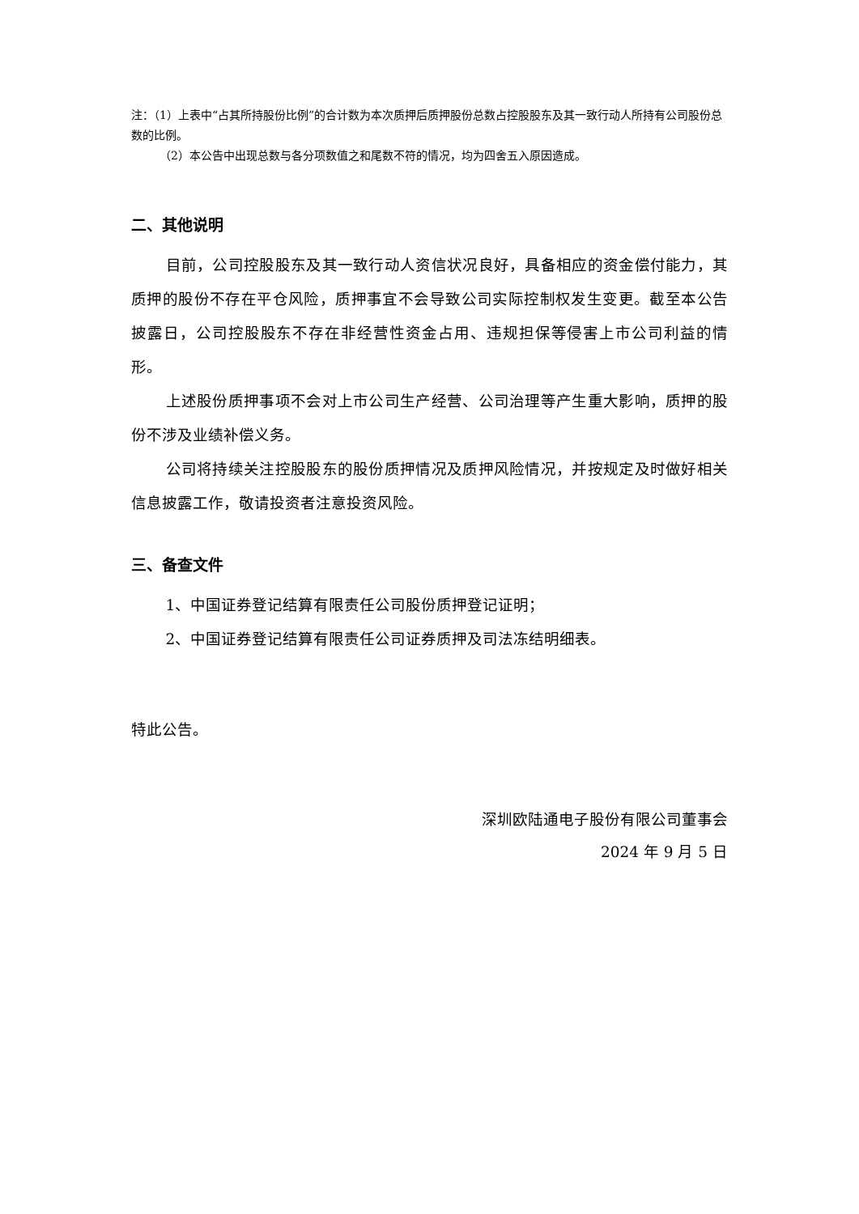注：（1）上表中“占其所持股份比例”的合计数为本次质押后质押股份总数占控股股东及其一致行动人所持有公司股份总数的比例。
（2）本公告中出现总数与各分项数值之和尾数不符的情况，均为四舍五入原因造成。
二、其他说明
目前，公司控股股东及其一致行动人资信状况良好，具备相应的资金偿付能力，其质押的股份不存在平仓风险，质押事宜不会导致公司实际控制权发生变更。截至本公告披露日，公司控股股东不存在非经营性资金占用、违规担保等侵害上市公司利益的情形。
上述股份质押事项不会对上市公司生产经营、公司治理等产生重大影响，质押的股份不涉及业绩补偿义务。
公司将持续关注控股股东的股份质押情况及质押风险情况，并按规定及时做好相关信息披露工作，敬请投资者注意投资风险。
三、备查文件
1、中国证券登记结算有限责任公司股份质押登记证明；
2、中国证券登记结算有限责任公司证券质押及司法冻结明细表。
特此公告。
深圳欧陆通电子股份有限公司董事会
2024 年 9 月 5 日